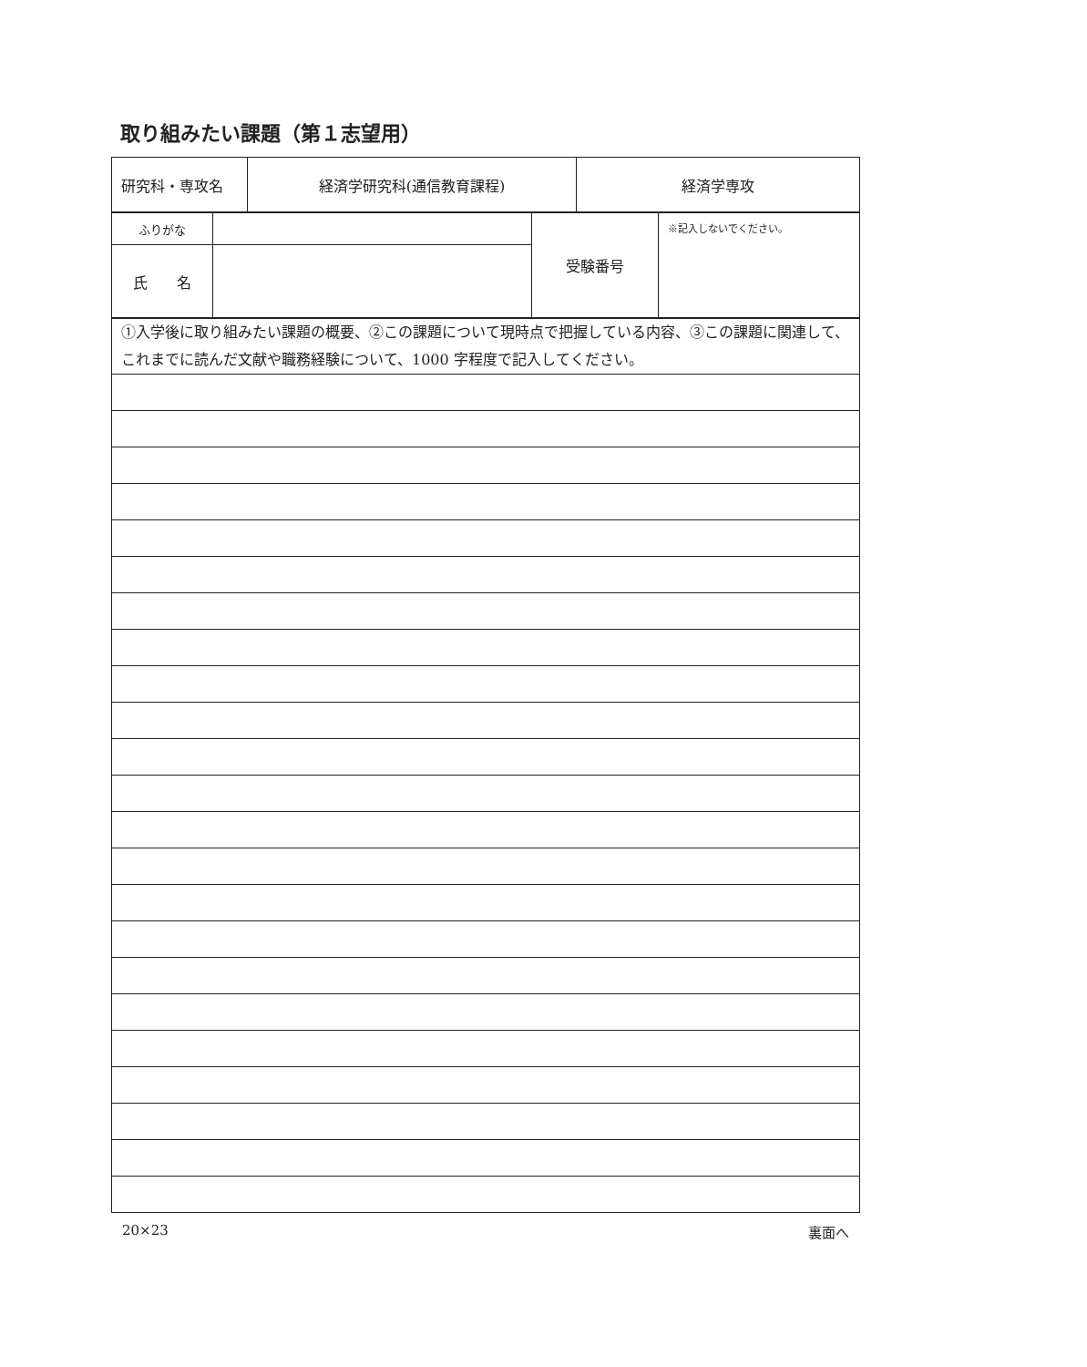取り組みたい課題（第１志望用）
| 研究科・専攻名 | 経済学研究科(通信教育課程) | 経済学専攻 |
| ふりがな | | 受験番号 | ※記入しないでください。 |
| 氏 名 | | | |
| ①入学後に取り組みたい課題の概要、②この課題について現時点で把握している内容、③この課題に関連して、これまでに読んだ文献や職務経験について、1000 字程度で記入してください。 |
20×23 裏面へ